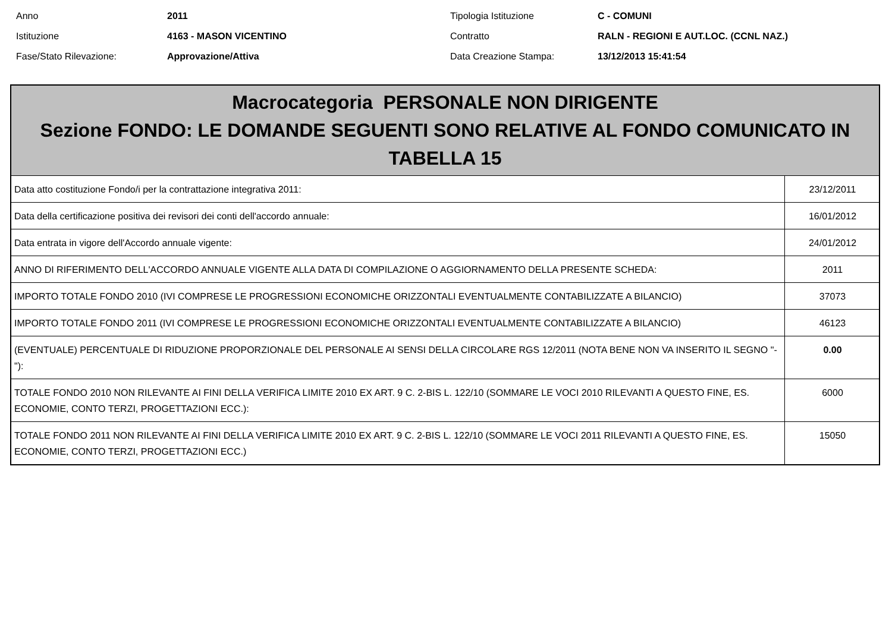Anno
2011
Tipologia Istituzione
C - COMUNI
Istituzione
4163 - MASON VICENTINO
Contratto
RALN - REGIONI E AUT.LOC. (CCNL NAZ.)
Fase/Stato Rilevazione:
Approvazione/Attiva
Data Creazione Stampa:
13/12/2013 15:41:54
| Macrocategoria PERSONALE NON DIRIGENTE Sezione FONDO: LE DOMANDE SEGUENTI SONO RELATIVE AL FONDO COMUNICATO IN TABELLA 15 | |
| --- | --- |
| Data atto costituzione Fondo/i per la contrattazione integrativa 2011: | 23/12/2011 |
| Data della certificazione positiva dei revisori dei conti dell'accordo annuale: | 16/01/2012 |
| Data entrata in vigore dell'Accordo annuale vigente: | 24/01/2012 |
| ANNO DI RIFERIMENTO DELL'ACCORDO ANNUALE VIGENTE ALLA DATA DI COMPILAZIONE O AGGIORNAMENTO DELLA PRESENTE SCHEDA: | 2011 |
| IMPORTO TOTALE FONDO 2010 (IVI COMPRESE LE PROGRESSIONI ECONOMICHE ORIZZONTALI EVENTUALMENTE CONTABILIZZATE A BILANCIO) | 37073 |
| IMPORTO TOTALE FONDO 2011 (IVI COMPRESE LE PROGRESSIONI ECONOMICHE ORIZZONTALI EVENTUALMENTE CONTABILIZZATE A BILANCIO) | 46123 |
| (EVENTUALE) PERCENTUALE DI RIDUZIONE PROPORZIONALE DEL PERSONALE AI SENSI DELLA CIRCOLARE RGS 12/2011 (NOTA BENE NON VA INSERITO IL SEGNO "-"): | 0.00 |
| TOTALE FONDO 2010 NON RILEVANTE AI FINI DELLA VERIFICA LIMITE 2010 EX ART. 9 C. 2-BIS L. 122/10 (SOMMARE LE VOCI 2010 RILEVANTI A QUESTO FINE, ES. ECONOMIE, CONTO TERZI, PROGETTAZIONI ECC.): | 6000 |
| TOTALE FONDO 2011 NON RILEVANTE AI FINI DELLA VERIFICA LIMITE 2010 EX ART. 9 C. 2-BIS L. 122/10 (SOMMARE LE VOCI 2011 RILEVANTI A QUESTO FINE, ES. ECONOMIE, CONTO TERZI, PROGETTAZIONI ECC.) | 15050 |